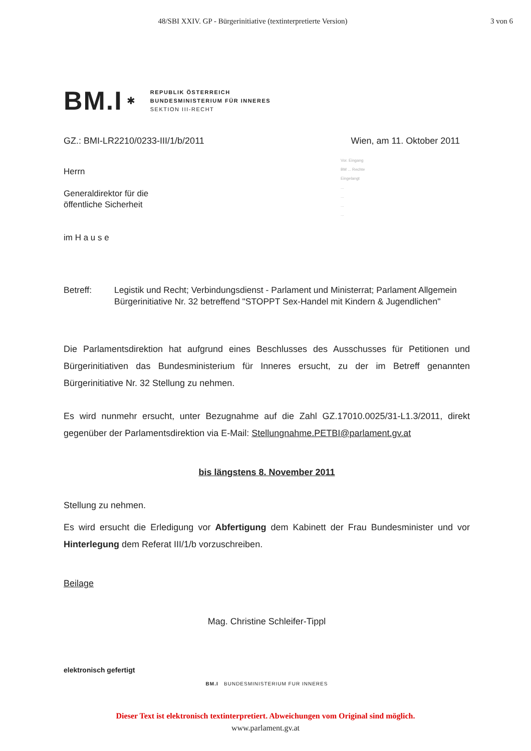48/SBI XXIV. GP - Bürgerinitiative (textinterpretierte Version)
3 von 6
BM.I ✱
REPUBLIK ÖSTERREICH
BUNDESMINISTERIUM FÜR INNERES
SEKTION III-RECHT
GZ.: BMI-LR2210/0233-III/1/b/2011 Wien, am 11. Oktober 2011
Herrn
Generaldirektor für die
öffentliche Sicherheit
im H a u s e
Betreff: Legistik und Recht; Verbindungsdienst - Parlament und Ministerrat; Parlament Allgemein
Bürgerinitiative Nr. 32 betreffend "STOPPT Sex-Handel mit Kindern & Jugendlichen"
Die Parlamentsdirektion hat aufgrund eines Beschlusses des Ausschusses für Petitionen und Bürgerinitiativen das Bundesministerium für Inneres ersucht, zu der im Betreff genannten Bürgerinitiative Nr. 32 Stellung zu nehmen.
Es wird nunmehr ersucht, unter Bezugnahme auf die Zahl GZ.17010.0025/31-L1.3/2011, direkt gegenüber der Parlamentsdirektion via E-Mail: Stellungnahme.PETBI@parlament.gv.at
bis längstens 8. November 2011
Stellung zu nehmen.
Es wird ersucht die Erledigung vor Abfertigung dem Kabinett der Frau Bundesminister und vor Hinterlegung dem Referat III/1/b vorzuschreiben.
Beilage
Mag. Christine Schleifer-Tippl
elektronisch gefertigt
BM.I BUNDESMINISTERIUM FUR INNERES
Vor. Eingang
BM ... Rechte
Eingelangt
...
...
...
...
Dieser Text ist elektronisch textinterpretiert. Abweichungen vom Original sind möglich.
www.parlament.gv.at